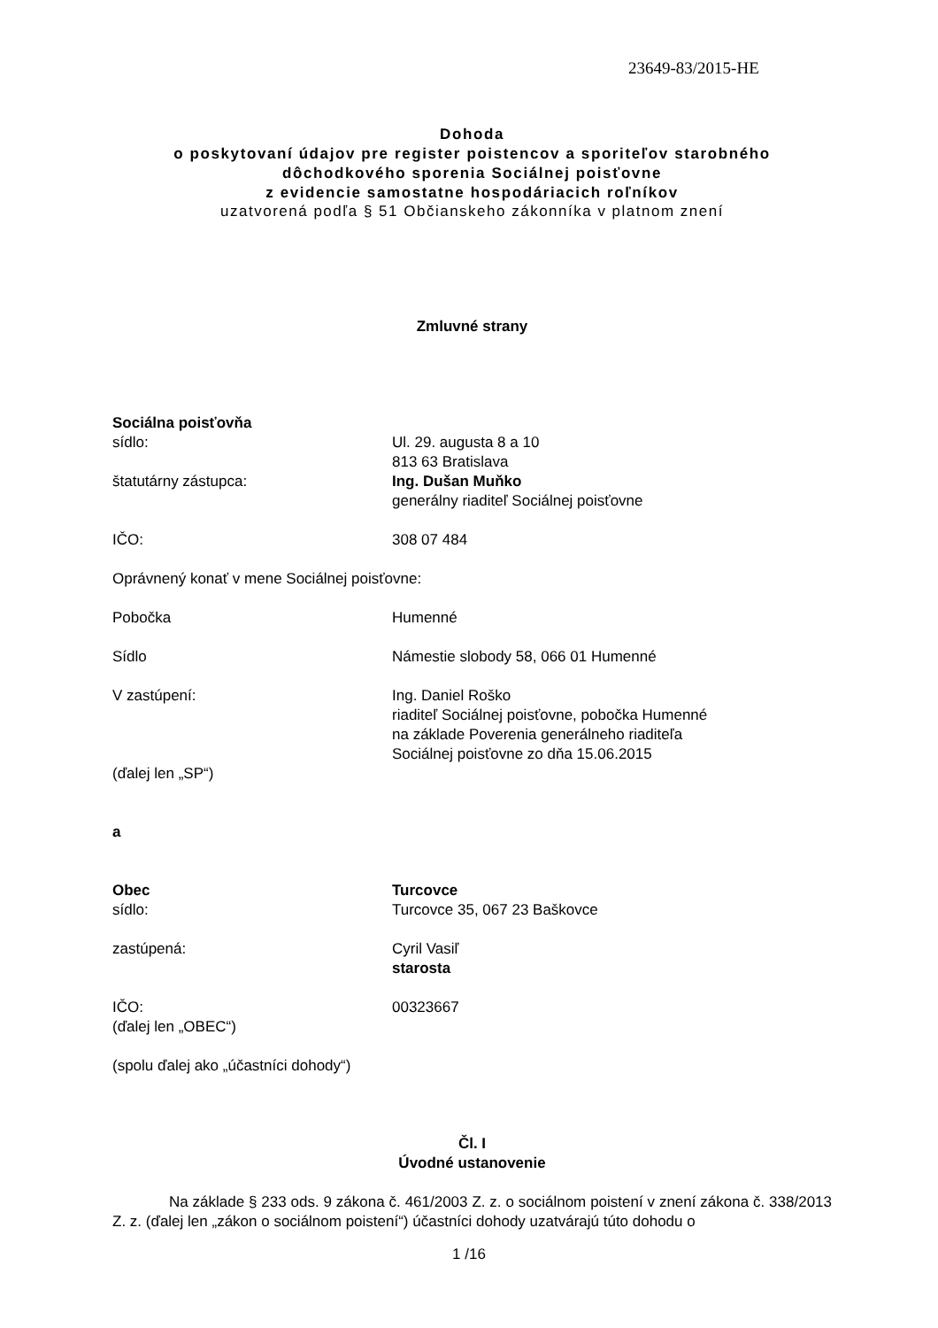23649-83/2015-HE
Dohoda
o poskytovaní údajov pre register poistencov a sporiteľov starobného
dôchodkového sporenia Sociálnej poisťovne
z evidencie samostatne hospodáriacich roľníkov
uzatvorená podľa § 51 Občianskeho zákonníka v platnom znení
Zmluvné strany
Sociálna poisťovňa
sídlo: Ul. 29. augusta 8 a 10
813 63 Bratislava
štatutárny zástupca: Ing. Dušan Muňko
generálny riaditeľ Sociálnej poisťovne
IČO: 308 07 484
Oprávnený konať v mene Sociálnej poisťovne:
Pobočka Humenné
Sídlo Námestie slobody 58, 066 01 Humenné
V zastúpení: Ing. Daniel Roško
riaditeľ Sociálnej poisťovne, pobočka Humenné
na základe Poverenia generálneho riaditeľa
Sociálnej poisťovne zo dňa 15.06.2015
(ďalej len „SP“)
a
Obec Turcovce
sídlo: Turcovce 35, 067 23 Baškovce
zastúpená: Cyril Vasiľ
starosta
IČO: 00323667
(ďalej len „OBEC“)
(spolu ďalej ako „účastníci dohody“)
Čl. I
Úvodné ustanovenie
Na základe § 233 ods. 9 zákona č. 461/2003 Z. z. o sociálnom poistení v znení zákona č. 338/2013 Z. z. (ďalej len „zákon o sociálnom poistení“) účastníci dohody uzatvárajú túto dohodu o
1 /16